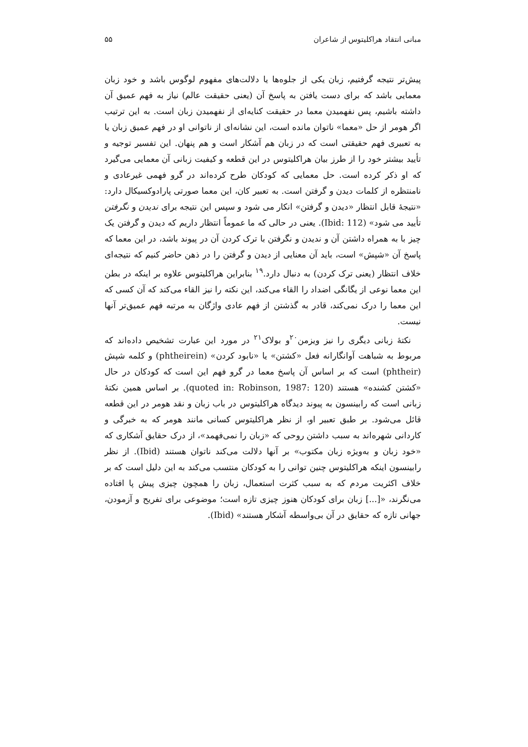مبانی انتقاد هراکلیتوس از شاعران ۵۵
پیش‌تر نتیجه گرفتیم، زبان یکی از جلوه‌ها یا دلالت‌های مفهوم لوگوس باشد و خود زبان معمایی باشد که برای دست یافتن به پاسخ آن (یعنی حقیقت عالم) نیاز به فهم عمیق آن داشته باشیم، پس نفهمیدن معما در حقیقت کنایه‌ای از نفهمیدن زبان است. به این ترتیب اگر هومر از حل «معما» ناتوان مانده است، این نشانه‌ای از ناتوانی او در فهم عمیق زبان یا به تعبیری فهم حقیقتی است که در زبان هم آشکار است و هم پنهان. این تفسیر توجیه و تأیید بیشتر خود را از طرز بیان هراکلیتوس در این قطعه و کیفیت زبانی آن معمایی می‌گیرد که او ذکر کرده است. حل معمایی که کودکان طرح کرده‌اند در گرو فهمی غیرعادی و نامنتظره از کلمات دیدن و گرفتن است. به تعبیر کان، این معما صورتی پارادوکسیکال دارد: «نتیجهٔ قابل انتظار «دیدن و گرفتن» انکار می شود و سپس این نتیجه برای ندیدن و نگرفتن تأیید می شود» (Ibid: 112). یعنی در حالی که ما عموماً انتظار داریم که دیدن و گرفتن یک چیز با به همراه داشتن آن و ندیدن و نگرفتن با ترک کردن آن در پیوند باشد، در این معما که پاسخ آن «شپش» است، باید آن معنایی از دیدن و گرفتن را در ذهن حاضر کنیم که نتیجه‌ای خلاف انتظار (یعنی ترک کردن) به دنبال دارد.<sup>۱۹</sup> بنابراین هراکلیتوس علاوه بر اینکه در بطن این معما نوعی از یگانگی اضداد را القاء می‌کند، این نکته را نیز القاء می‌کند که آن کسی که این معما را درک نمی‌کند، قادر به گذشتن از فهم عادی واژگان به مرتبه فهم عمیق‌تر آنها نیست.
نکتهٔ زبانی دیگری را نیز ویزمن<sup>۲۰</sup>و بولاک<sup>۲۱</sup> در مورد این عبارت تشخیص داده‌اند که مربوط به شباهت آوانگارانه فعل «کشتن» یا «نابود کردن» (phtheirein) و کلمه شپش (phtheir) است که بر اساس آن پاسخ معما در گرو فهم این است که کودکان در حال «کشتن کشنده» هستند (quoted in: Robinson, 1987: 120). بر اساس همین نکتهٔ زبانی است که رابینسون به پیوند دیدگاه هراکلیتوس در باب زبان و نقد هومر در این قطعه قائل می‌شود. بر طبق تعبیر او، از نظر هراکلیتوس کسانی مانند هومر که به خبرگی و کاردانی شهره‌اند به سبب داشتن روحی که «زبان را نمی‌فهمد»، از درک حقایق آشکاری که «خود زبان و به‌ویژه زبان مکتوب» بر آنها دلالت می‌کند ناتوان هستند (Ibid). از نظر رابینسون اینکه هراکلیتوس چنین توانی را به کودکان منتسب می‌کند به این دلیل است که بر خلاف اکثریت مردم که به سبب کثرت استعمال، زبان را همچون چیزی پیش پا افتاده می‌نگرند، «[...] زبان برای کودکان هنوز چیزی تازه است؛ موضوعی برای تفریح و آزمودن، جهانی تازه که حقایق در آن بی‌واسطه آشکار هستند» (Ibid).